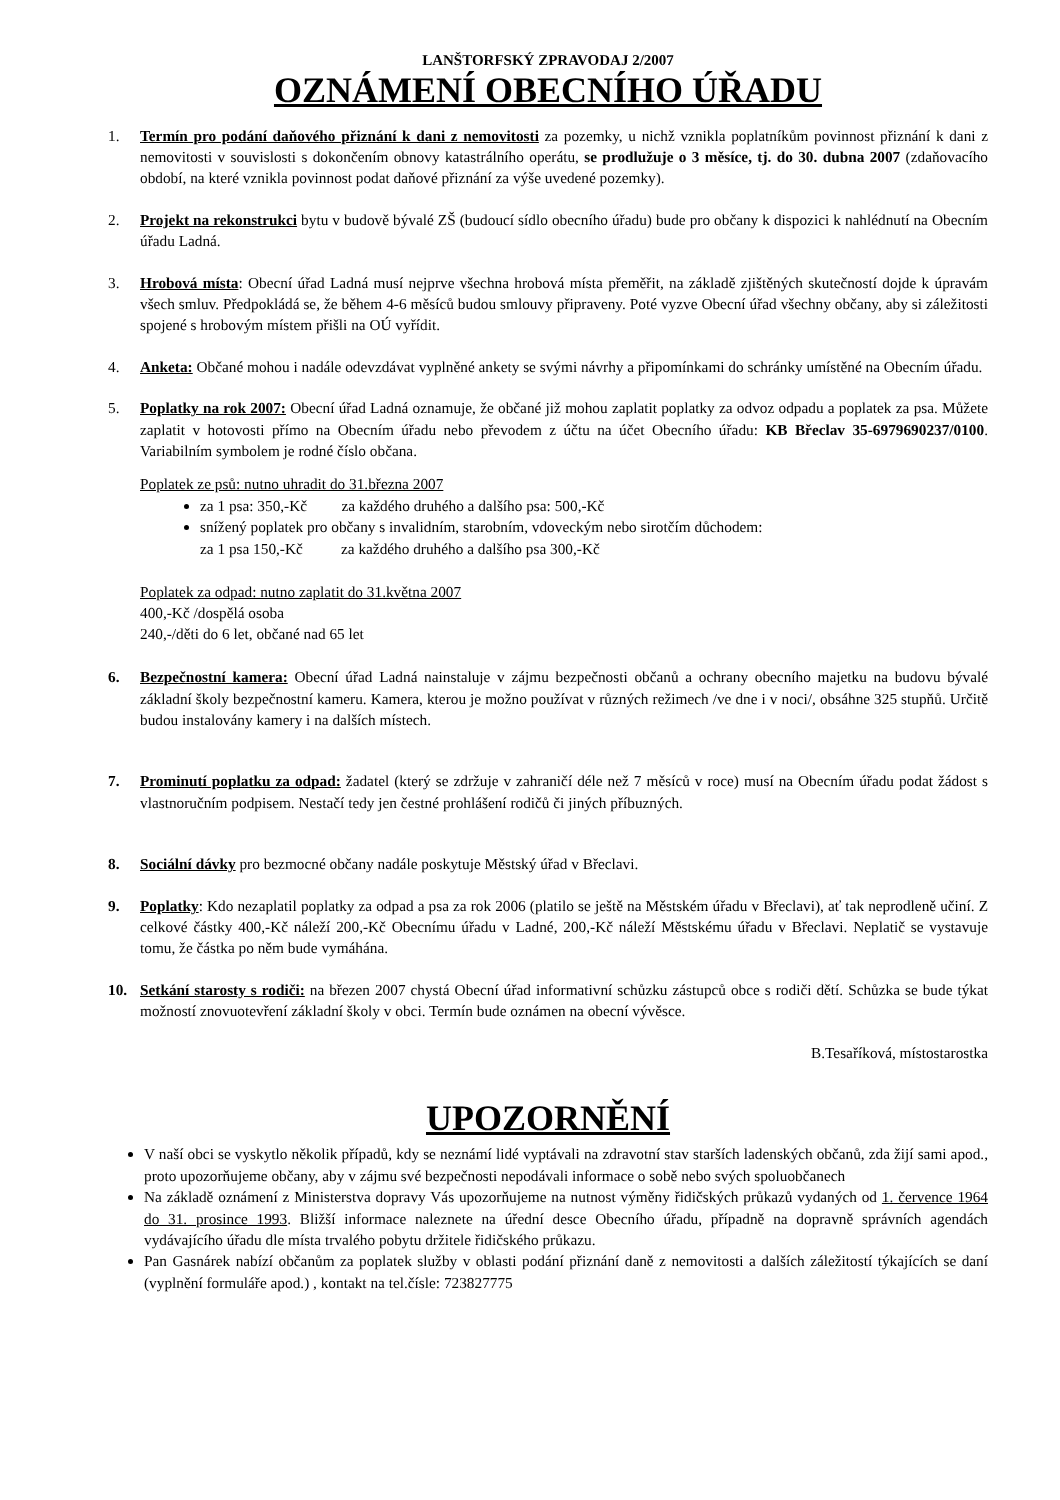LANŠTORFSKÝ ZPRAVODAJ 2/2007
OZNÁMENÍ OBECNÍHO ÚŘADU
1. Termín pro podání daňového přiznání k dani z nemovitosti za pozemky, u nichž vznikla poplatníkům povinnost přiznání k dani z nemovitosti v souvislosti s dokončením obnovy katastrálního operátu, se prodlužuje o 3 měsíce, tj. do 30. dubna 2007 (zdaňovacího období, na které vznikla povinnost podat daňové přiznání za výše uvedené pozemky).
2. Projekt na rekonstrukci bytu v budově bývalé ZŠ (budoucí sídlo obecního úřadu) bude pro občany k dispozici k nahlédnutí na Obecním úřadu Ladná.
3. Hrobová místa: Obecní úřad Ladná musí nejprve všechna hrobová místa přeměřit, na základě zjištěných skutečností dojde k úpravám všech smluv. Předpokládá se, že během 4-6 měsíců budou smlouvy připraveny. Poté vyzve Obecní úřad všechny občany, aby si záležitosti spojené s hrobovým místem přišli na OÚ vyřídit.
4. Anketa: Občané mohou i nadále odevzdávat vyplněné ankety se svými návrhy a připomínkami do schránky umístěné na Obecním úřadu.
5. Poplatky na rok 2007: Obecní úřad Ladná oznamuje, že občané již mohou zaplatit poplatky za odvoz odpadu a poplatek za psa. Můžete zaplatit v hotovosti přímo na Obecním úřadu nebo převodem z účtu na účet Obecního úřadu: KB Břeclav 35-6979690237/0100. Variabilním symbolem je rodné číslo občana.
Poplatek ze psů: nutno uhradit do 31.března 2007
za 1 psa: 350,-Kč za každého druhého a dalšího psa: 500,-Kč
snížený poplatek pro občany s invalidním, starobním, vdoveckým nebo sirotčím důchodem:
za 1 psa 150,-Kč za každého druhého a dalšího psa 300,-Kč
Poplatek za odpad: nutno zaplatit do 31.května 2007
400,-Kč /dospělá osoba
240,-/děti do 6 let, občané nad 65 let
6. Bezpečnostní kamera: Obecní úřad Ladná nainstaluje v zájmu bezpečnosti občanů a ochrany obecního majetku na budovu bývalé základní školy bezpečnostní kameru. Kamera, kterou je možno používat v různých režimech /ve dne i v noci/, obsáhne 325 stupňů. Určitě budou instalovány kamery i na dalších místech.
7. Prominutí poplatku za odpad: žadatel (který se zdržuje v zahraničí déle než 7 měsíců v roce) musí na Obecním úřadu podat žádost s vlastnoručním podpisem. Nestačí tedy jen čestné prohlášení rodičů či jiných příbuzných.
8. Sociální dávky pro bezmocné občany nadále poskytuje Městský úřad v Břeclavi.
9. Poplatky: Kdo nezaplatil poplatky za odpad a psa za rok 2006 (platilo se ještě na Městském úřadu v Břeclavi), ať tak neprodleně učiní. Z celkové částky 400,-Kč náleží 200,-Kč Obecnímu úřadu v Ladné, 200,-Kč náleží Městskému úřadu v Břeclavi. Neplatič se vystavuje tomu, že částka po něm bude vymáhána.
10. Setkání starosty s rodiči: na březen 2007 chystá Obecní úřad informativní schůzku zástupců obce s rodiči dětí. Schůzka se bude týkat možností znovuotevření základní školy v obci. Termín bude oznámen na obecní vývěsce.
B.Tesaříková, místostarostka
UPOZORNĚNÍ
V naší obci se vyskytlo několik případů, kdy se neznámí lidé vyptávali na zdravotní stav starších ladenských občanů, zda žijí sami apod., proto upozorňujeme občany, aby v zájmu své bezpečnosti nepodávali informace o sobě nebo svých spoluobčanech
Na základě oznámení z Ministerstva dopravy Vás upozorňujeme na nutnost výměny řidičských průkazů vydaných od 1. července 1964 do 31. prosince 1993. Bližší informace naleznete na úřední desce Obecního úřadu, případně na dopravně správních agendách vydávajícího úřadu dle místa trvalého pobytu držitele řidičského průkazu.
Pan Gasnárek nabízí občanům za poplatek služby v oblasti podání přiznání daně z nemovitosti a dalších záležitostí týkajících se daní (vyplnění formuláře apod.) , kontakt na tel.čísle: 723827775